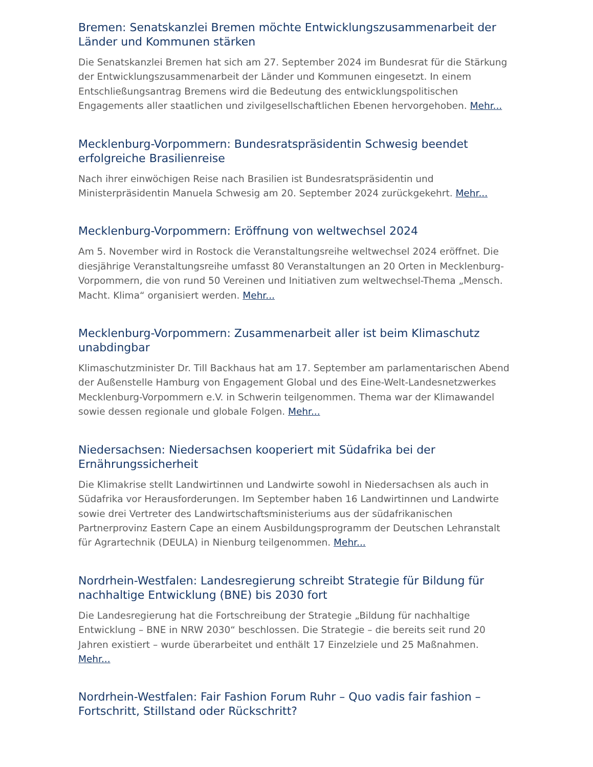Bremen: Senatskanzlei Bremen möchte Entwicklungszusammenarbeit der Länder und Kommunen stärken
Die Senatskanzlei Bremen hat sich am 27. September 2024 im Bundesrat für die Stärkung der Entwicklungszusammenarbeit der Länder und Kommunen eingesetzt. In einem Entschließungsantrag Bremens wird die Bedeutung des entwicklungspolitischen Engagements aller staatlichen und zivilgesellschaftlichen Ebenen hervorgehoben. Mehr...
Mecklenburg-Vorpommern: Bundesratspräsidentin Schwesig beendet erfolgreiche Brasilienreise
Nach ihrer einwöchigen Reise nach Brasilien ist Bundesratspräsidentin und Ministerpräsidentin Manuela Schwesig am 20. September 2024 zurückgekehrt. Mehr...
Mecklenburg-Vorpommern: Eröffnung von weltwechsel 2024
Am 5. November wird in Rostock die Veranstaltungsreihe weltwechsel 2024 eröffnet. Die diesjährige Veranstaltungsreihe umfasst 80 Veranstaltungen an 20 Orten in Mecklenburg-Vorpommern, die von rund 50 Vereinen und Initiativen zum weltwechsel-Thema „Mensch. Macht. Klima“ organisiert werden. Mehr...
Mecklenburg-Vorpommern: Zusammenarbeit aller ist beim Klimaschutz unabdingbar
Klimaschutzminister Dr. Till Backhaus hat am 17. September am parlamentarischen Abend der Außenstelle Hamburg von Engagement Global und des Eine-Welt-Landesnetzwerkes Mecklenburg-Vorpommern e.V. in Schwerin teilgenommen. Thema war der Klimawandel sowie dessen regionale und globale Folgen. Mehr...
Niedersachsen: Niedersachsen kooperiert mit Südafrika bei der Ernährungssicherheit
Die Klimakrise stellt Landwirtinnen und Landwirte sowohl in Niedersachsen als auch in Südafrika vor Herausforderungen. Im September haben 16 Landwirtinnen und Landwirte sowie drei Vertreter des Landwirtschaftsministeriums aus der südafrikanischen Partnerprovinz Eastern Cape an einem Ausbildungsprogramm der Deutschen Lehranstalt für Agrartechnik (DEULA) in Nienburg teilgenommen. Mehr...
Nordrhein-Westfalen: Landesregierung schreibt Strategie für Bildung für nachhaltige Entwicklung (BNE) bis 2030 fort
Die Landesregierung hat die Fortschreibung der Strategie „Bildung für nachhaltige Entwicklung – BNE in NRW 2030“ beschlossen. Die Strategie – die bereits seit rund 20 Jahren existiert – wurde überarbeitet und enthält 17 Einzelziele und 25 Maßnahmen. Mehr...
Nordrhein-Westfalen: Fair Fashion Forum Ruhr – Quo vadis fair fashion – Fortschritt, Stillstand oder Rückschritt?